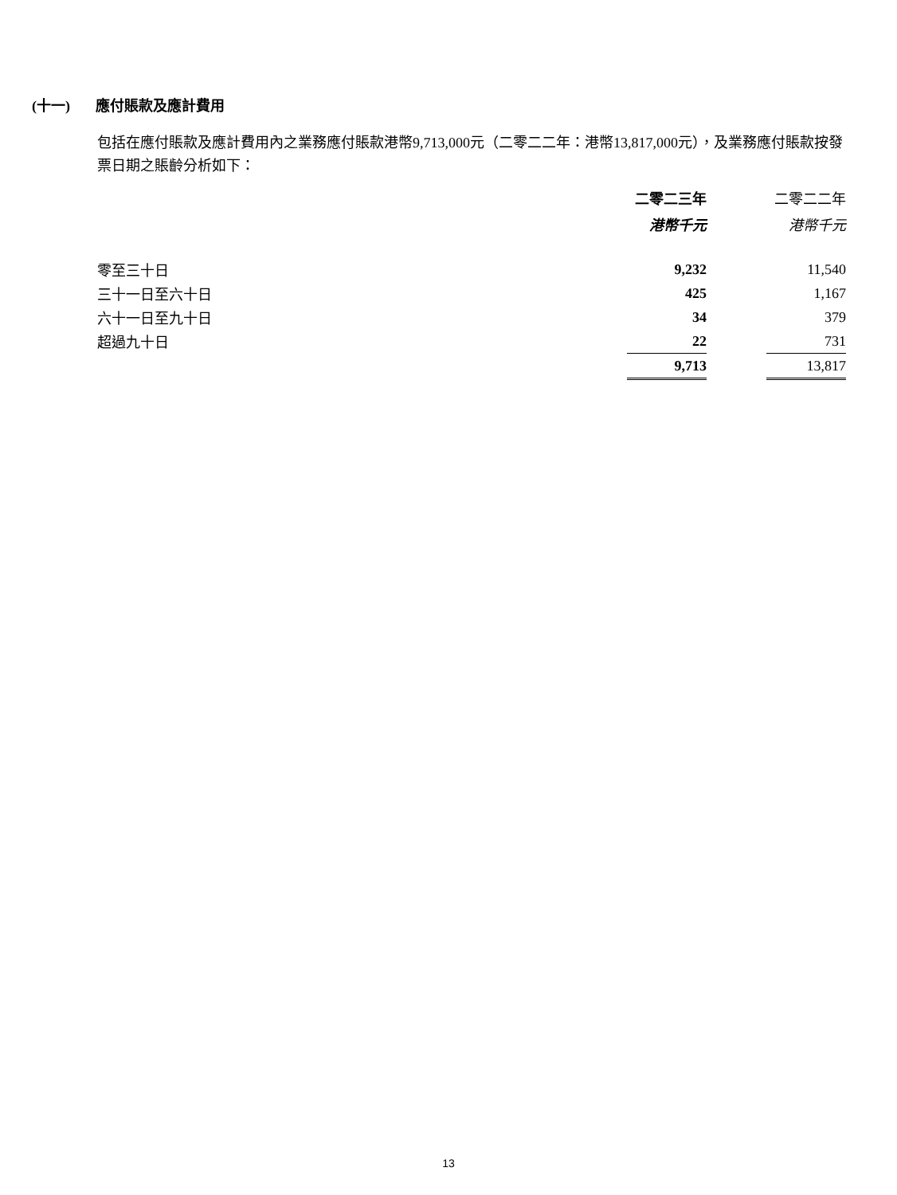(十一) 應付賬款及應計費用
包括在應付賬款及應計費用內之業務應付賬款港幣9,713,000元（二零二二年：港幣13,817,000元），及業務應付賬款按發票日期之賬齡分析如下：
| | 二零二三年 | | 二零二二年 |
| --- | --- | --- | --- |
| | 港幣千元 | | 港幣千元 |
| 零至三十日 | 9,232 | | 11,540 |
| 三十一日至六十日 | 425 | | 1,167 |
| 六十一日至九十日 | 34 | | 379 |
| 超過九十日 | 22 | | 731 |
| | 9,713 | | 13,817 |
13